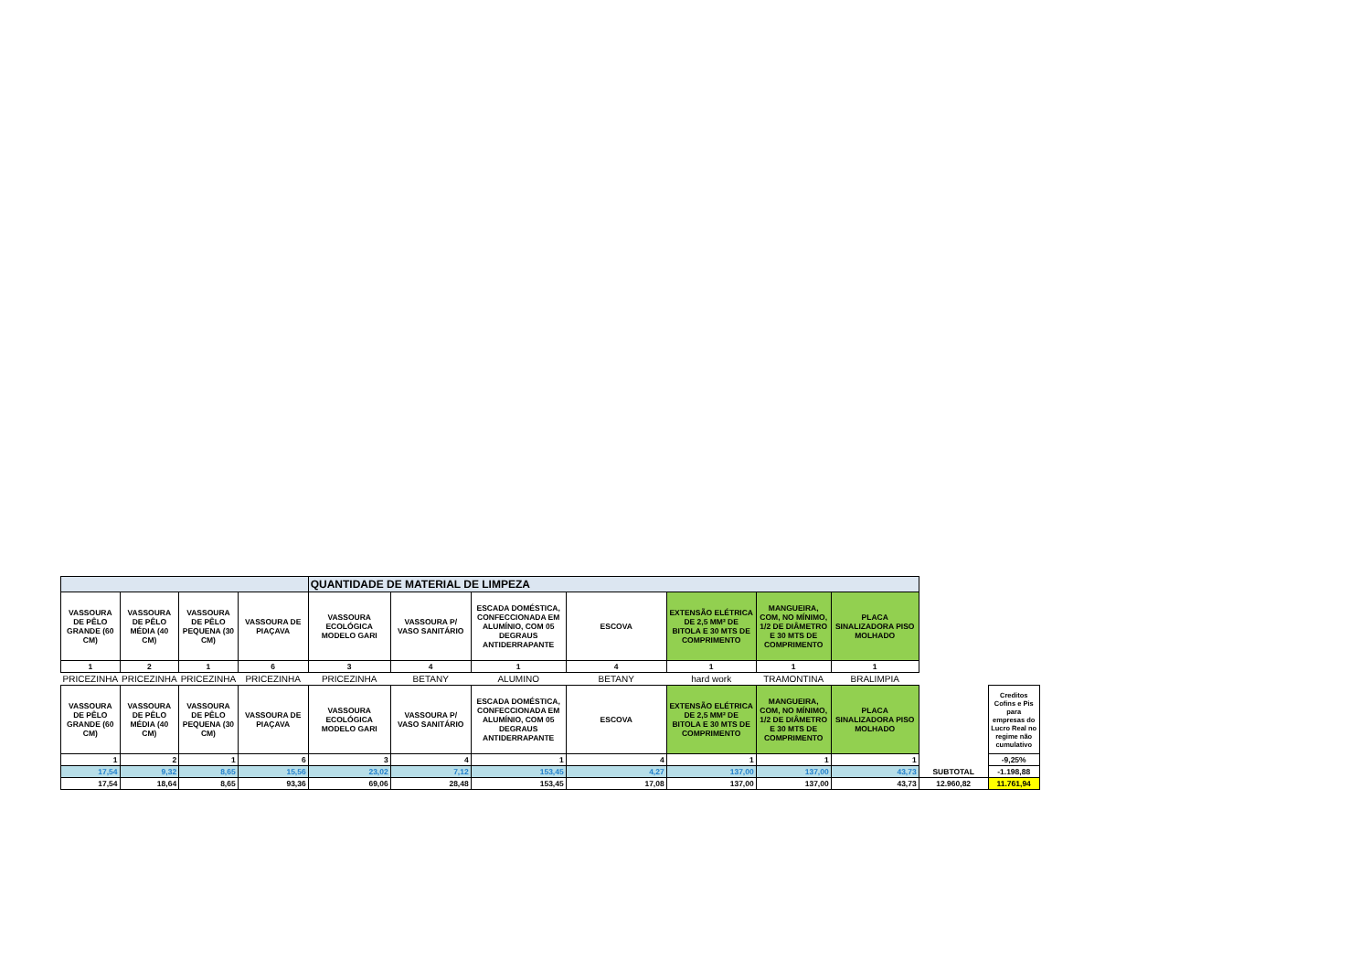| | | | | QUANTIDADE DE MATERIAL DE LIMPEZA | | | | | | | | |
| VASSOURA DE PÊLO GRANDE (60 CM) | VASSOURA DE PÊLO MÉDIA (40 CM) | VASSOURA DE PÊLO PEQUENA (30 CM) | VASSOURA DE PIAÇAVA | VASSOURA ECOLÓGICA MODELO GARI | VASSOURA P/ VASO SANITÁRIO | ESCADA DOMÉSTICA, CONFECCIONADA EM ALUMÍNIO, COM 05 DEGRAUS ANTIDERRAPANTE | ESCOVA | EXTENSÃO ELÉTRICA DE 2,5 MM² DE BITOLA E 30 MTS DE COMPRIMENTO | MANGUEIRA, COM, NO MÍNIMO, 1/2 DE DIÂMETRO E 30 MTS DE COMPRIMENTO | PLACA SINALIZADORA PISO MOLHADO | | |
| 1 | 2 | 1 | 6 | 3 | 4 | 1 | 4 | 1 | 1 | 1 | | |
| PRICEZINHA | PRICEZINHA | PRICEZINHA | PRICEZINHA | PRICEZINHA | BETANY | ALUMINO | BETANY | hard work | TRAMONTINA | BRALIMPIA | | |
| VASSOURA DE PÊLO GRANDE (60 CM) | VASSOURA DE PÊLO MÉDIA (40 CM) | VASSOURA DE PÊLO PEQUENA (30 CM) | VASSOURA DE PIAÇAVA | VASSOURA ECOLÓGICA MODELO GARI | VASSOURA P/ VASO SANITÁRIO | ESCADA DOMÉSTICA, CONFECCIONADA EM ALUMÍNIO, COM 05 DEGRAUS ANTIDERRAPANTE | ESCOVA | EXTENSÃO ELÉTRICA DE 2,5 MM² DE BITOLA E 30 MTS DE COMPRIMENTO | MANGUEIRA, COM, NO MÍNIMO, 1/2 DE DIÂMETRO E 30 MTS DE COMPRIMENTO | PLACA SINALIZADORA PISO MOLHADO | | Creditos Cofins e Pis para empresas do Lucro Real no regime não cumulativo |
| 1 | 2 | 1 | 6 | 3 | 4 | 1 | 4 | 1 | 1 | 1 | | -9,25% |
| 17,54 | 9,32 | 8,65 | 15,56 | 23,02 | 7,12 | 153,45 | 4,27 | 137,00 | 137,00 | 43,73 | SUBTOTAL | -1.198,88 |
| 17,54 | 18,64 | 8,65 | 93,36 | 69,06 | 28,48 | 153,45 | 17,08 | 137,00 | 137,00 | 43,73 | 12.960,82 | 11.761,94 |